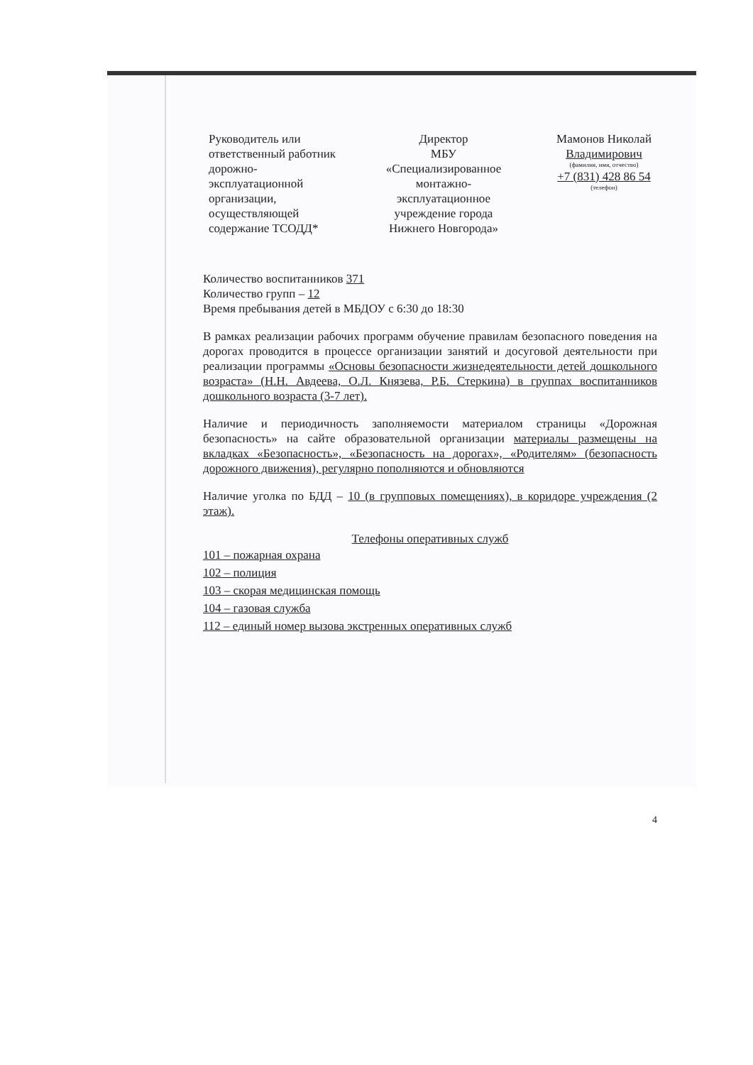Руководитель или ответственный работник дорожно-эксплуатационной организации, осуществляющей содержание ТСОДД*
Директор
МБУ
«Специализированное монтажно-эксплуатационное учреждение города Нижнего Новгорода»
Мамонов Николай Владимирович
(фамилия, имя, отчество)
+7 (831) 428 86 54
(телефон)
Количество воспитанников 371
Количество групп – 12
Время пребывания детей в МБДОУ с 6:30 до 18:30
В рамках реализации рабочих программ обучение правилам безопасного поведения на дорогах проводится в процессе организации занятий и досуговой деятельности при реализации программы «Основы безопасности жизнедеятельности детей дошкольного возраста» (Н.Н. Авдеева, О.Л. Князева, Р.Б. Стеркина) в группах воспитанников дошкольного возраста (3-7 лет).
Наличие и периодичность заполняемости материалом страницы «Дорожная безопасность» на сайте образовательной организации материалы размещены на вкладках «Безопасность», «Безопасность на дорогах», «Родителям» (безопасность дорожного движения), регулярно пополняются и обновляются
Наличие уголка по БДД – 10 (в групповых помещениях), в коридоре учреждения (2 этаж).
Телефоны оперативных служб
101 – пожарная охрана
102 – полиция
103 – скорая медицинская помощь
104 – газовая служба
112 – единый номер вызова экстренных оперативных служб
4